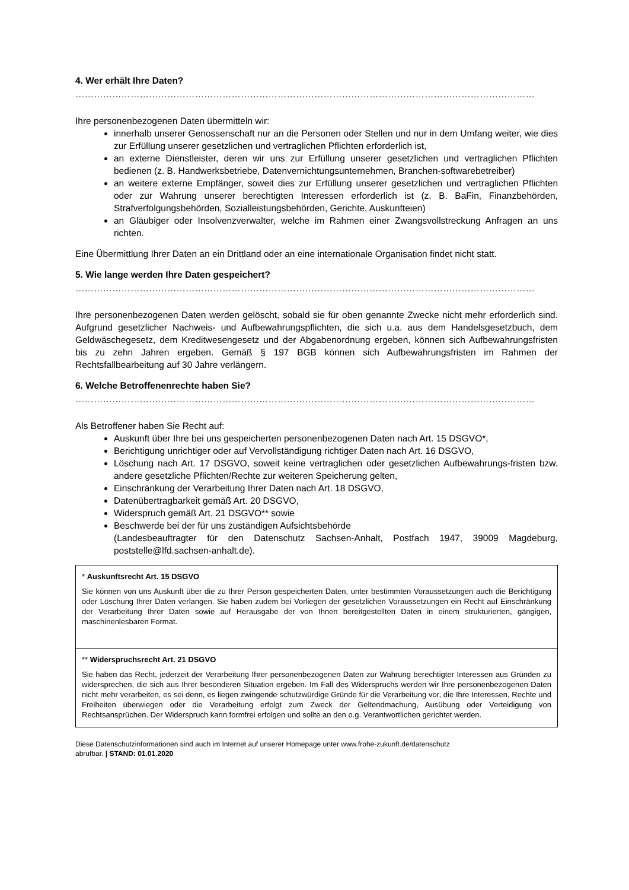4. Wer erhält Ihre Daten?
……………………………………………………………………………………………………………………………………
Ihre personenbezogenen Daten übermitteln wir:
innerhalb unserer Genossenschaft nur an die Personen oder Stellen und nur in dem Umfang weiter, wie dies zur Erfüllung unserer gesetzlichen und vertraglichen Pflichten erforderlich ist,
an externe Dienstleister, deren wir uns zur Erfüllung unserer gesetzlichen und vertraglichen Pflichten bedienen (z. B. Handwerksbetriebe, Datenvernichtungsunternehmen, Branchen-softwarebetreiber)
an weitere externe Empfänger, soweit dies zur Erfüllung unserer gesetzlichen und vertraglichen Pflichten oder zur Wahrung unserer berechtigten Interessen erforderlich ist (z. B. BaFin, Finanzbehörden, Strafverfolgungsbehörden, Sozialleistungsbehörden, Gerichte, Auskunfteien)
an Gläubiger oder Insolvenzverwalter, welche im Rahmen einer Zwangsvollstreckung Anfragen an uns richten.
Eine Übermittlung Ihrer Daten an ein Drittland oder an eine internationale Organisation findet nicht statt.
5. Wie lange werden Ihre Daten gespeichert?
……………………………………………………………………………………………………………………………………
Ihre personenbezogenen Daten werden gelöscht, sobald sie für oben genannte Zwecke nicht mehr erforderlich sind. Aufgrund gesetzlicher Nachweis- und Aufbewahrungspflichten, die sich u.a. aus dem Handelsgesetzbuch, dem Geldwäschegesetz, dem Kreditwesengesetz und der Abgabenordnung ergeben, können sich Aufbewahrungsfristen bis zu zehn Jahren ergeben. Gemäß § 197 BGB können sich Aufbewahrungsfristen im Rahmen der Rechtsfallbearbeitung auf 30 Jahre verlängern.
6. Welche Betroffenenrechte haben Sie?
……………………………………………………………………………………………………………………………………
Als Betroffener haben Sie Recht auf:
Auskunft über Ihre bei uns gespeicherten personenbezogenen Daten nach Art. 15 DSGVO*,
Berichtigung unrichtiger oder auf Vervollständigung richtiger Daten nach Art. 16 DSGVO,
Löschung nach Art. 17 DSGVO, soweit keine vertraglichen oder gesetzlichen Aufbewahrungs-fristen bzw. andere gesetzliche Pflichten/Rechte zur weiteren Speicherung gelten,
Einschränkung der Verarbeitung Ihrer Daten nach Art. 18 DSGVO,
Datenübertragbarkeit gemäß Art. 20 DSGVO,
Widerspruch gemäß Art. 21 DSGVO** sowie
Beschwerde bei der für uns zuständigen Aufsichtsbehörde
(Landesbeauftragter für den Datenschutz Sachsen-Anhalt, Postfach 1947, 39009 Magdeburg, poststelle@lfd.sachsen-anhalt.de).
* Auskunftsrecht Art. 15 DSGVO
Sie können von uns Auskunft über die zu Ihrer Person gespeicherten Daten, unter bestimmten Voraussetzungen auch die Berichtigung oder Löschung Ihrer Daten verlangen. Sie haben zudem bei Vorliegen der gesetzlichen Voraussetzungen ein Recht auf Einschränkung der Verarbeitung Ihrer Daten sowie auf Herausgabe der von Ihnen bereitgestellten Daten in einem strukturierten, gängigen, maschinenlesbaren Format.
** Widerspruchsrecht Art. 21 DSGVO
Sie haben das Recht, jederzeit der Verarbeitung Ihrer personenbezogenen Daten zur Wahrung berechtigter Interessen aus Gründen zu widersprechen, die sich aus Ihrer besonderen Situation ergeben. Im Fall des Widerspruchs werden wir Ihre personenbezogenen Daten nicht mehr verarbeiten, es sei denn, es liegen zwingende schutzwürdige Gründe für die Verarbeitung vor, die Ihre Interessen, Rechte und Freiheiten überwiegen oder die Verarbeitung erfolgt zum Zweck der Geltendmachung, Ausübung oder Verteidigung von Rechtsansprüchen. Der Widerspruch kann formfrei erfolgen und sollte an den o.g. Verantwortlichen gerichtet werden.
Diese Datenschutzinformationen sind auch im Internet auf unserer Homepage unter www.frohe-zukunft.de/datenschutz
abrufbar. | STAND: 01.01.2020